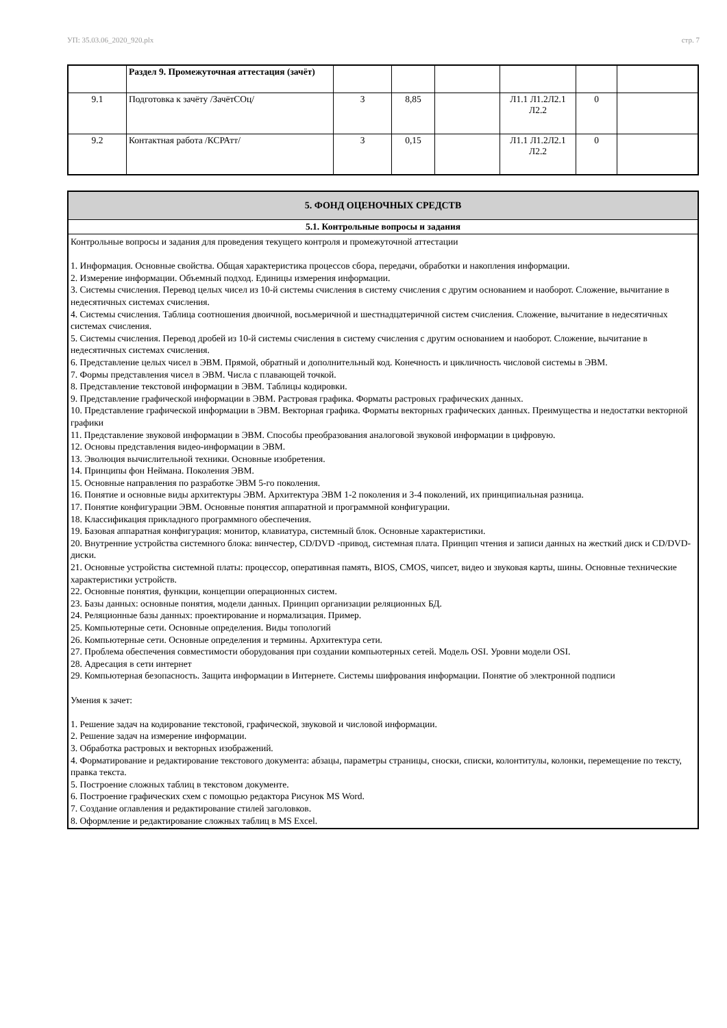УП: 35.03.06_2020_920.plx стр. 7
| | Раздел 9. Промежуточная аттестация (зачёт) | | | | | | |
| 9.1 | Подготовка к зачёту /ЗачётСОц/ | 3 | 8,85 | | Л1.1 Л1.2Л2.1 Л2.2 | 0 | |
| 9.2 | Контактная работа /КСРАтт/ | 3 | 0,15 | | Л1.1 Л1.2Л2.1 Л2.2 | 0 | |
| 5. ФОНД ОЦЕНОЧНЫХ СРЕДСТВ |
| 5.1. Контрольные вопросы и задания |
| Контрольные вопросы и задания для проведения текущего контроля и промежуточной аттестации 1. Информация. Основные свойства. Общая характеристика процессов сбора, передачи, обработки и накопления информации. 2. Измерение информации. Объемный подход. Единицы измерения информации. 3. Системы счисления. Перевод целых чисел из 10-й системы счисления в систему счисления с другим основанием и наоборот. Сложение, вычитание в недесятичных системах счисления. 4. Системы счисления. Таблица соотношения двоичной, восьмеричной и шестнадцатеричной систем счисления. Сложение, вычитание в недесятичных системах счисления. 5. Системы счисления. Перевод дробей из 10-й системы счисления в систему счисления с другим основанием и наоборот. Сложение, вычитание в недесятичных системах счисления. 6. Представление целых чисел в ЭВМ. Прямой, обратный и дополнительный код. Конечность и цикличность числовой системы в ЭВМ. 7. Формы представления чисел в ЭВМ. Числа с плавающей точкой. 8. Представление текстовой информации в ЭВМ. Таблицы кодировки. 9. Представление графической информации в ЭВМ. Растровая графика. Форматы растровых графических данных. 10. Представление графической информации в ЭВМ. Векторная графика. Форматы векторных графических данных. Преимущества и недостатки векторной графики 11. Представление звуковой информации в ЭВМ. Способы преобразования аналоговой звуковой информации в цифровую. 12. Основы представления видео-информации в ЭВМ. 13. Эволюция вычислительной техники. Основные изобретения. 14. Принципы фон Неймана. Поколения ЭВМ. 15. Основные направления по разработке ЭВМ 5-го поколения. 16. Понятие и основные виды архитектуры ЭВМ. Архитектура ЭВМ 1-2 поколения и 3-4 поколений, их принципиальная разница. 17. Понятие конфигурации ЭВМ. Основные понятия аппаратной и программной конфигурации. 18. Классификация прикладного программного обеспечения. 19. Базовая аппаратная конфигурация: монитор, клавиатура, системный блок. Основные характеристики. 20. Внутренние устройства системного блока: винчестер, CD/DVD -привод, системная плата. Принцип чтения и записи данных на жесткий диск и CD/DVD-диски. 21. Основные устройства системной платы: процессор, оперативная память, BIOS, CMOS, чипсет, видео и звуковая карты, шины. Основные технические характеристики устройств. 22. Основные понятия, функции, концепции операционных систем. 23. Базы данных: основные понятия, модели данных. Принцип организации реляционных БД. 24. Реляционные базы данных: проектирование и нормализация. Пример. 25. Компьютерные сети. Основные определения. Виды топологий 26. Компьютерные сети. Основные определения и термины. Архитектура сети. 27. Проблема обеспечения совместимости оборудования при создании компьютерных сетей. Модель OSI. Уровни модели OSI. 28. Адресация в сети интернет 29. Компьютерная безопасность. Защита информации в Интернете. Системы шифрования информации. Понятие об электронной подписи Умения к зачет: 1. Решение задач на кодирование текстовой, графической, звуковой и числовой информации. 2. Решение задач на измерение информации. 3. Обработка растровых и векторных изображений. 4. Форматирование и редактирование текстового документа: абзацы, параметры страницы, сноски, списки, колонтитулы, колонки, перемещение по тексту, правка текста. 5. Построение сложных таблиц в текстовом документе. 6. Построение графических схем с помощью редактора Рисунок MS Word. 7. Создание оглавления и редактирование стилей заголовков. 8. Оформление и редактирование сложных таблиц в MS Excel. |